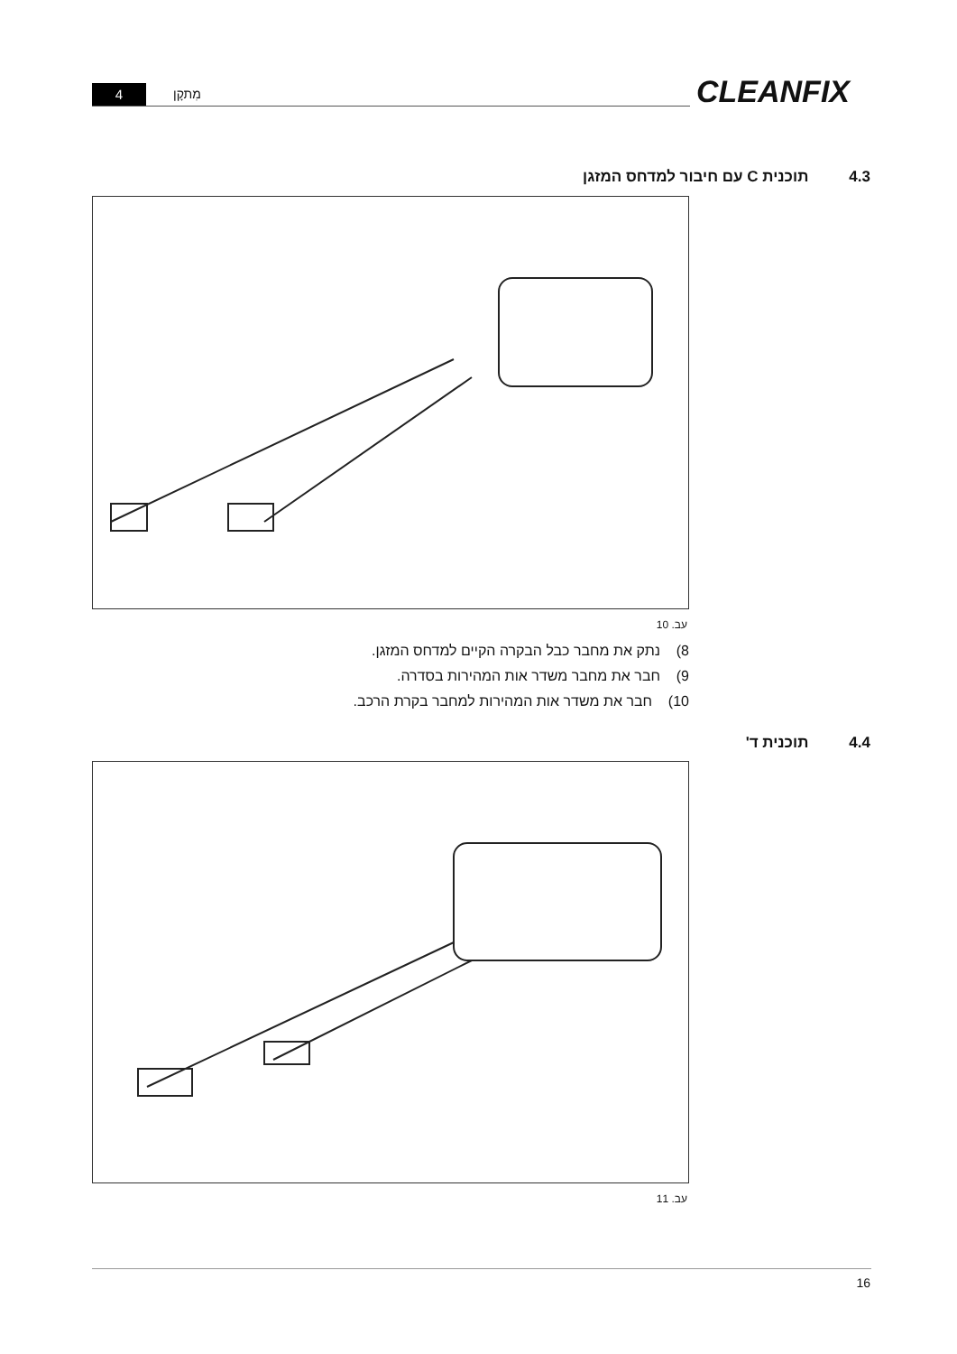4 מִתקָן CLEANFIX
4.3 תוכנית C עם חיבור למדחס המזגן
עב. 10
8) נתק את מחבר כבל הבקרה הקיים למדחס המזגן.
9) חבר את מחבר משדר אות המהירות בסדרה.
10) חבר את משדר אות המהירות למחבר בקרת הרכב.
4.4 תוכנית ד'
עב. 11
16